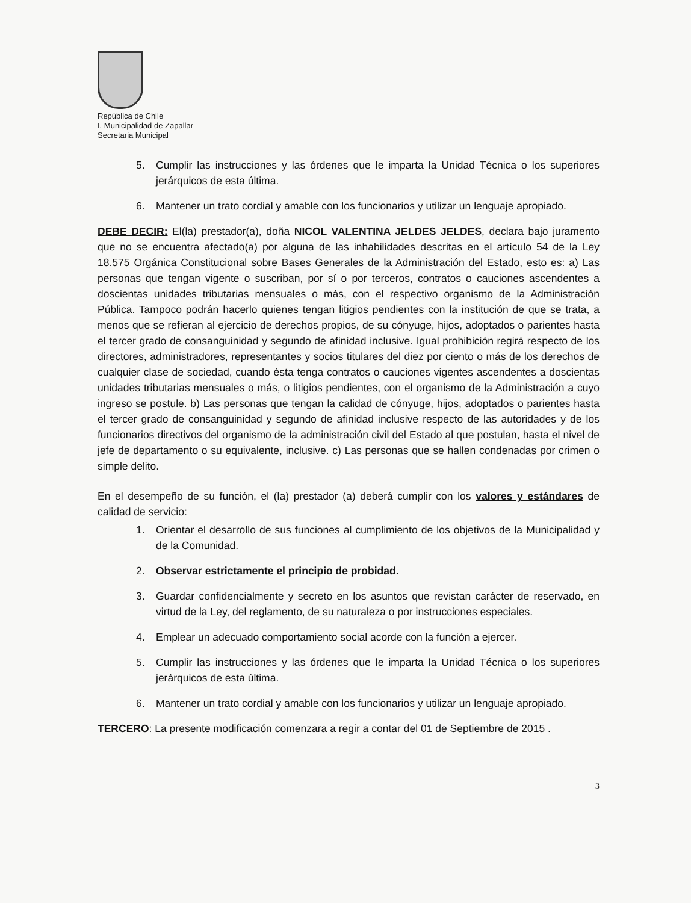República de Chile
I. Municipalidad de Zapallar
Secretaria Municipal
5. Cumplir las instrucciones y las órdenes que le imparta la Unidad Técnica o los superiores jerárquicos de esta última.
6. Mantener un trato cordial y amable con los funcionarios y utilizar un lenguaje apropiado.
DEBE DECIR: El(la) prestador(a), doña NICOL VALENTINA JELDES JELDES, declara bajo juramento que no se encuentra afectado(a) por alguna de las inhabilidades descritas en el artículo 54 de la Ley 18.575 Orgánica Constitucional sobre Bases Generales de la Administración del Estado, esto es: a) Las personas que tengan vigente o suscriban, por sí o por terceros, contratos o cauciones ascendentes a doscientas unidades tributarias mensuales o más, con el respectivo organismo de la Administración Pública. Tampoco podrán hacerlo quienes tengan litigios pendientes con la institución de que se trata, a menos que se refieran al ejercicio de derechos propios, de su cónyuge, hijos, adoptados o parientes hasta el tercer grado de consanguinidad y segundo de afinidad inclusive. Igual prohibición regirá respecto de los directores, administradores, representantes y socios titulares del diez por ciento o más de los derechos de cualquier clase de sociedad, cuando ésta tenga contratos o cauciones vigentes ascendentes a doscientas unidades tributarias mensuales o más, o litigios pendientes, con el organismo de la Administración a cuyo ingreso se postule. b) Las personas que tengan la calidad de cónyuge, hijos, adoptados o parientes hasta el tercer grado de consanguinidad y segundo de afinidad inclusive respecto de las autoridades y de los funcionarios directivos del organismo de la administración civil del Estado al que postulan, hasta el nivel de jefe de departamento o su equivalente, inclusive. c) Las personas que se hallen condenadas por crimen o simple delito.
En el desempeño de su función, el (la) prestador (a) deberá cumplir con los valores y estándares de calidad de servicio:
1. Orientar el desarrollo de sus funciones al cumplimiento de los objetivos de la Municipalidad y de la Comunidad.
2. Observar estrictamente el principio de probidad.
3. Guardar confidencialmente y secreto en los asuntos que revistan carácter de reservado, en virtud de la Ley, del reglamento, de su naturaleza o por instrucciones especiales.
4. Emplear un adecuado comportamiento social acorde con la función a ejercer.
5. Cumplir las instrucciones y las órdenes que le imparta la Unidad Técnica o los superiores jerárquicos de esta última.
6. Mantener un trato cordial y amable con los funcionarios y utilizar un lenguaje apropiado.
TERCERO: La presente modificación comenzara a regir a contar del 01 de Septiembre de 2015 .
3